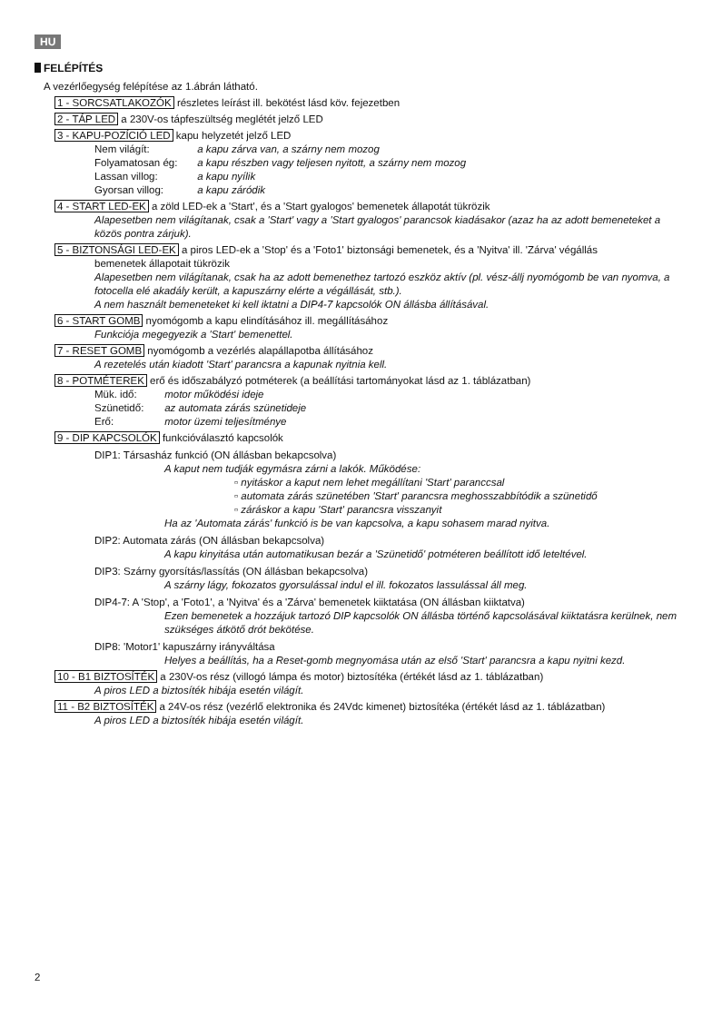HU
FELÉPÍTÉS
A vezérlőegység felépítése az 1.ábrán látható.
1 - SORCSATLAKOZÓK részletes leírást ill. bekötést lásd köv. fejezetben
2 - TÁP LED a 230V-os tápfeszültség meglétét jelző LED
3 - KAPU-POZÍCIÓ LED kapu helyzetét jelző LED
Nem világít: a kapu zárva van, a szárny nem mozog
Folyamatosan ég: a kapu részben vagy teljesen nyitott, a szárny nem mozog
Lassan villog: a kapu nyílik
Gyorsan villog: a kapu záródik
4 - START LED-EK a zöld LED-ek a 'Start', és a 'Start gyalogos' bemenetek állapotát tükrözik
Alapesetben nem világítanak, csak a 'Start' vagy a 'Start gyalogos' parancsok kiadásakor (azaz ha az adott bemeneteket a közös pontra zárjuk).
5 - BIZTONSÁGI LED-EK a piros LED-ek a 'Stop' és a 'Foto1' biztonsági bemenetek, és a 'Nyitva' ill. 'Zárva' végállás
bemenetek állapotait tükrözik
Alapesetben nem világítanak, csak ha az adott bemenethez tartozó eszköz aktív (pl. vész-állj nyomógomb be van nyomva, a fotocella elé akadály került, a kapuszárny elérte a végállását, stb.).
A nem használt bemeneteket ki kell iktatni a DIP4-7 kapcsolók ON állásba állításával.
6 - START GOMB nyomógomb a kapu elindításához ill. megállításához
Funkciója megegyezik a 'Start' bemenettel.
7 - RESET GOMB nyomógomb a vezérlés alapállapotba állításához
A rezetelés után kiadott 'Start' parancsra a kapunak nyitnia kell.
8 - POTMÉTEREK erő és időszabályzó potméterek (a beállítási tartományokat lásd az 1. táblázatban)
Mük. idő: motor működési ideje
Szünetidő: az automata zárás szünetideje
Erő: motor üzemi teljesítménye
9 - DIP KAPCSOLÓK funkcióválasztó kapcsolók
DIP1: Társasház funkció (ON állásban bekapcsolva)
A kaput nem tudják egymásra zárni a lakók. Működése:
▫ nyitáskor a kaput nem lehet megállítani 'Start' paranccsal
▫ automata zárás szünetében 'Start' parancsra meghosszabbítódik a szünetidő
▫ záráskor a kapu 'Start' parancsra visszanyit
Ha az 'Automata zárás' funkció is be van kapcsolva, a kapu sohasem marad nyitva.
DIP2: Automata zárás (ON állásban bekapcsolva)
A kapu kinyitása után automatikusan bezár a 'Szünetidő' potméteren beállított idő leteltével.
DIP3: Szárny gyorsítás/lassítás (ON állásban bekapcsolva)
A szárny lágy, fokozatos gyorsulással indul el ill. fokozatos lassulással áll meg.
DIP4-7: A 'Stop', a 'Foto1', a 'Nyitva' és a 'Zárva' bemenetek kiiktatása (ON állásban kiiktatva)
Ezen bemenetek a hozzájuk tartozó DIP kapcsolók ON állásba történő kapcsolásával kiiktatásra kerülnek, nem szükséges átkötő drót bekötése.
DIP8: 'Motor1' kapuszárny irányváltása
Helyes a beállítás, ha a Reset-gomb megnyomása után az első 'Start' parancsra a kapu nyitni kezd.
10 - B1 BIZTOSÍTÉK a 230V-os rész (villogó lámpa és motor) biztosítéka (értékét lásd az 1. táblázatban)
A piros LED a biztosíték hibája esetén világít.
11 - B2 BIZTOSÍTÉK a 24V-os rész (vezérlő elektronika és 24Vdc kimenet) biztosítéka (értékét lásd az 1. táblázatban)
A piros LED a biztosíték hibája esetén világít.
2